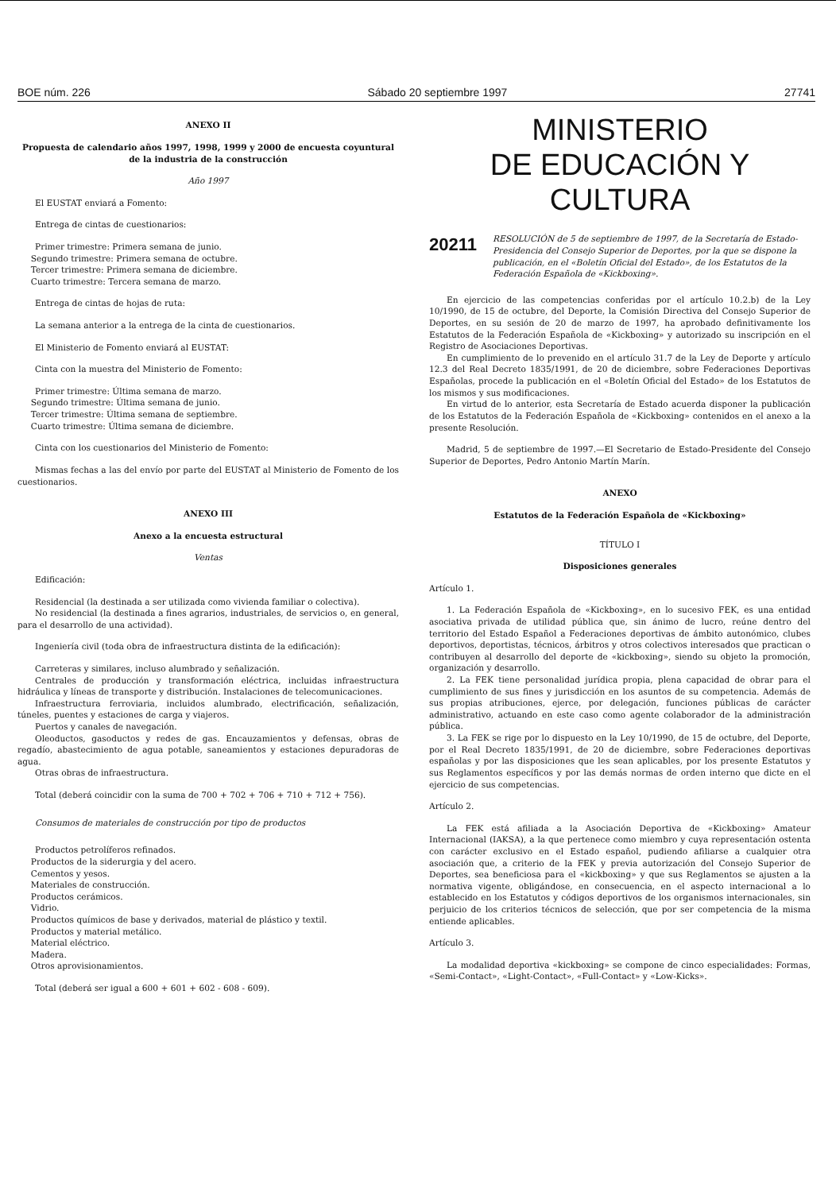BOE núm. 226 Sábado 20 septiembre 1997 27741
ANEXO II
Propuesta de calendario años 1997, 1998, 1999 y 2000 de encuesta coyuntural de la industria de la construcción
Año 1997
El EUSTAT enviará a Fomento:
Entrega de cintas de cuestionarios:
Primer trimestre: Primera semana de junio.
Segundo trimestre: Primera semana de octubre.
Tercer trimestre: Primera semana de diciembre.
Cuarto trimestre: Tercera semana de marzo.
Entrega de cintas de hojas de ruta:
La semana anterior a la entrega de la cinta de cuestionarios.
El Ministerio de Fomento enviará al EUSTAT:
Cinta con la muestra del Ministerio de Fomento:
Primer trimestre: Última semana de marzo.
Segundo trimestre: Última semana de junio.
Tercer trimestre: Última semana de septiembre.
Cuarto trimestre: Última semana de diciembre.
Cinta con los cuestionarios del Ministerio de Fomento:
Mismas fechas a las del envío por parte del EUSTAT al Ministerio de Fomento de los cuestionarios.
ANEXO III
Anexo a la encuesta estructural
Ventas
Edificación:
Residencial (la destinada a ser utilizada como vivienda familiar o colectiva).
No residencial (la destinada a fines agrarios, industriales, de servicios o, en general, para el desarrollo de una actividad).
Ingeniería civil (toda obra de infraestructura distinta de la edificación):
Carreteras y similares, incluso alumbrado y señalización.
Centrales de producción y transformación eléctrica, incluidas infraestructura hidráulica y líneas de transporte y distribución. Instalaciones de telecomunicaciones.
Infraestructura ferroviaria, incluidos alumbrado, electrificación, señalización, túneles, puentes y estaciones de carga y viajeros.
Puertos y canales de navegación.
Oleoductos, gasoductos y redes de gas. Encauzamientos y defensas, obras de regadío, abastecimiento de agua potable, saneamientos y estaciones depuradoras de agua.
Otras obras de infraestructura.
Total (deberá coincidir con la suma de 700 + 702 + 706 + 710 + 712 + 756).
Consumos de materiales de construcción por tipo de productos
Productos petrolíferos refinados.
Productos de la siderurgia y del acero.
Cementos y yesos.
Materiales de construcción.
Productos cerámicos.
Vidrio.
Productos químicos de base y derivados, material de plástico y textil.
Productos y material metálico.
Material eléctrico.
Madera.
Otros aprovisionamientos.
Total (deberá ser igual a 600 + 601 + 602 - 608 - 609).
MINISTERIO
DE EDUCACIÓN Y CULTURA
20211
RESOLUCIÓN de 5 de septiembre de 1997, de la Secretaría de Estado-Presidencia del Consejo Superior de Deportes, por la que se dispone la publicación, en el «Boletín Oficial del Estado», de los Estatutos de la Federación Española de «Kickboxing».
En ejercicio de las competencias conferidas por el artículo 10.2.b) de la Ley 10/1990, de 15 de octubre, del Deporte, la Comisión Directiva del Consejo Superior de Deportes, en su sesión de 20 de marzo de 1997, ha aprobado definitivamente los Estatutos de la Federación Española de «Kickboxing» y autorizado su inscripción en el Registro de Asociaciones Deportivas.
En cumplimiento de lo prevenido en el artículo 31.7 de la Ley de Deporte y artículo 12.3 del Real Decreto 1835/1991, de 20 de diciembre, sobre Federaciones Deportivas Españolas, procede la publicación en el «Boletín Oficial del Estado» de los Estatutos de los mismos y sus modificaciones.
En virtud de lo anterior, esta Secretaría de Estado acuerda disponer la publicación de los Estatutos de la Federación Española de «Kickboxing» contenidos en el anexo a la presente Resolución.
Madrid, 5 de septiembre de 1997.—El Secretario de Estado-Presidente del Consejo Superior de Deportes, Pedro Antonio Martín Marín.
ANEXO
Estatutos de la Federación Española de «Kickboxing»
TÍTULO I
Disposiciones generales
Artículo 1.
1. La Federación Española de «Kickboxing», en lo sucesivo FEK, es una entidad asociativa privada de utilidad pública que, sin ánimo de lucro, reúne dentro del territorio del Estado Español a Federaciones deportivas de ámbito autonómico, clubes deportivos, deportistas, técnicos, árbitros y otros colectivos interesados que practican o contribuyen al desarrollo del deporte de «kickboxing», siendo su objeto la promoción, organización y desarrollo.
2. La FEK tiene personalidad jurídica propia, plena capacidad de obrar para el cumplimiento de sus fines y jurisdicción en los asuntos de su competencia. Además de sus propias atribuciones, ejerce, por delegación, funciones públicas de carácter administrativo, actuando en este caso como agente colaborador de la administración pública.
3. La FEK se rige por lo dispuesto en la Ley 10/1990, de 15 de octubre, del Deporte, por el Real Decreto 1835/1991, de 20 de diciembre, sobre Federaciones deportivas españolas y por las disposiciones que les sean aplicables, por los presente Estatutos y sus Reglamentos específicos y por las demás normas de orden interno que dicte en el ejercicio de sus competencias.
Artículo 2.
La FEK está afiliada a la Asociación Deportiva de «Kickboxing» Amateur Internacional (IAKSA), a la que pertenece como miembro y cuya representación ostenta con carácter exclusivo en el Estado español, pudiendo afiliarse a cualquier otra asociación que, a criterio de la FEK y previa autorización del Consejo Superior de Deportes, sea beneficiosa para el «kickboxing» y que sus Reglamentos se ajusten a la normativa vigente, obligándose, en consecuencia, en el aspecto internacional a lo establecido en los Estatutos y códigos deportivos de los organismos internacionales, sin perjuicio de los criterios técnicos de selección, que por ser competencia de la misma entiende aplicables.
Artículo 3.
La modalidad deportiva «kickboxing» se compone de cinco especialidades: Formas, «Semi-Contact», «Light-Contact», «Full-Contact» y «Low-Kicks».